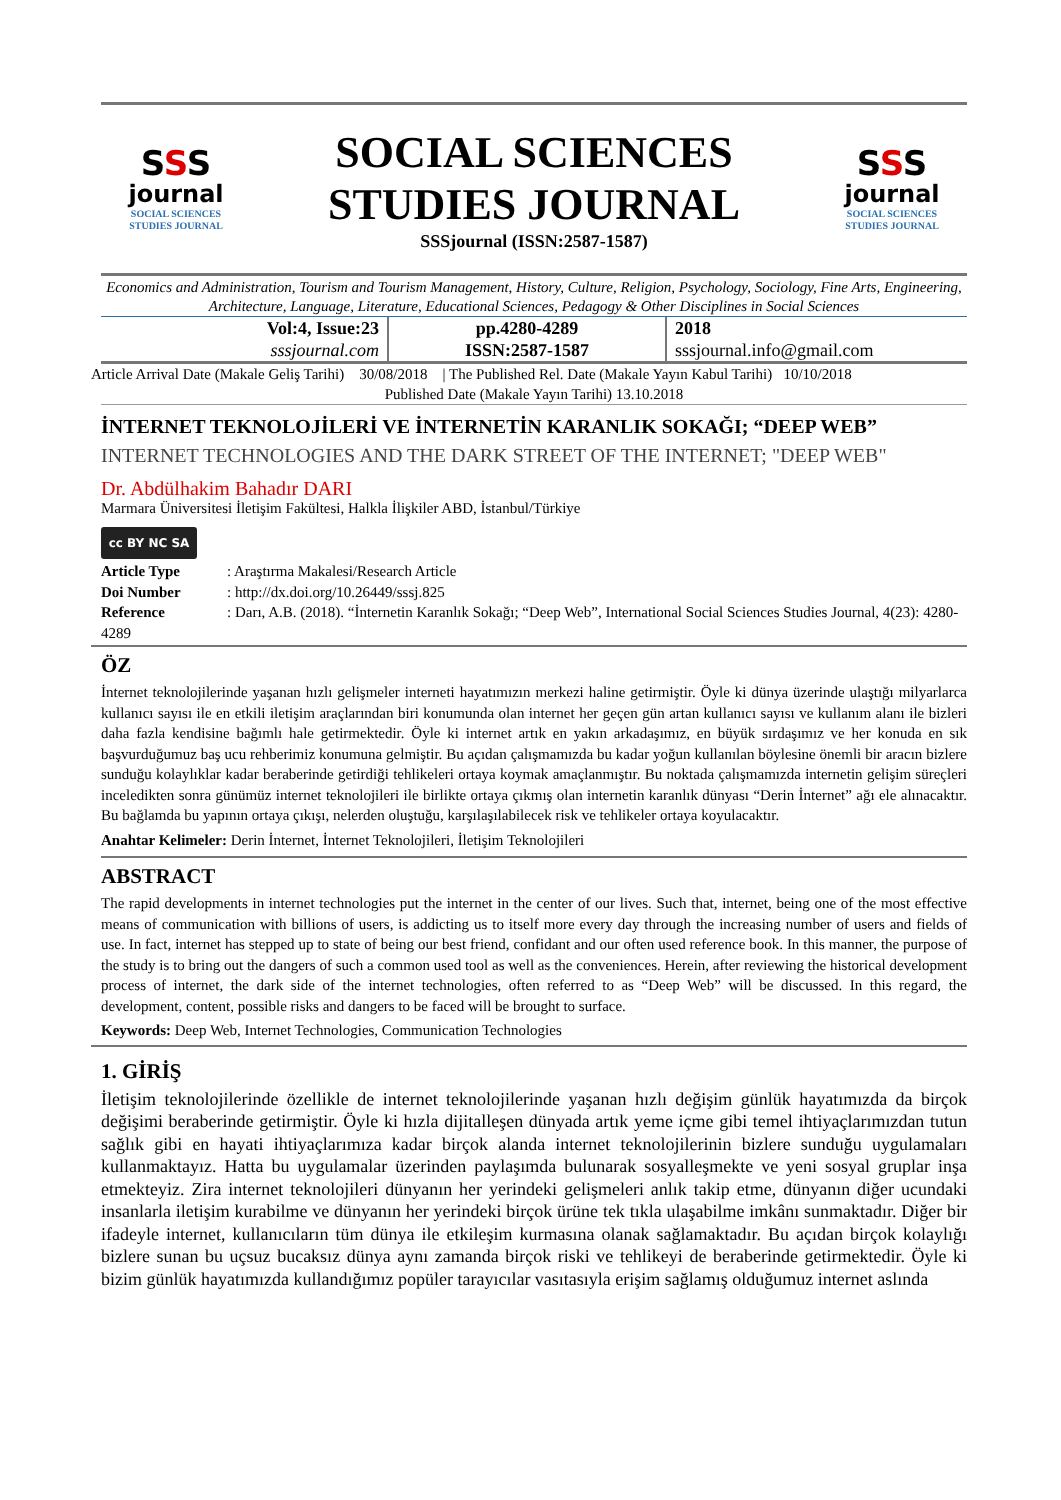SSS
journal
SOCIAL SCIENCES
STUDIES JOURNAL
SOCIAL SCIENCES
STUDIES JOURNAL
SSSjournal (ISSN:2587-1587)
SSS
journal
SOCIAL SCIENCES
STUDIES JOURNAL
Economics and Administration, Tourism and Tourism Management, History, Culture, Religion, Psychology, Sociology, Fine Arts, Engineering, Architecture, Language, Literature, Educational Sciences, Pedagogy & Other Disciplines in Social Sciences
| Vol:4, Issue:23 sssjournal.com | pp.4280-4289 ISSN:2587-1587 | 2018 sssjournal.info@gmail.com |
Article Arrival Date (Makale Geliş Tarihi) 30/08/2018 | The Published Rel. Date (Makale Yayın Kabul Tarihi) 10/10/2018
Published Date (Makale Yayın Tarihi) 13.10.2018
İNTERNET TEKNOLOJİLERİ VE İNTERNETİN KARANLIK SOKAĞI; “DEEP WEB”
INTERNET TECHNOLOGIES AND THE DARK STREET OF THE INTERNET; "DEEP WEB"
Dr. Abdülhakim Bahadır DARI
Marmara Üniversitesi İletişim Fakültesi, Halkla İlişkiler ABD, İstanbul/Türkiye
cc BY NC SA
Article Type: Araştırma Makalesi/Research Article
Doi Number: http://dx.doi.org/10.26449/sssj.825
Reference: Darı, A.B. (2018). “İnternetin Karanlık Sokağı; “Deep Web”, International Social Sciences Studies Journal, 4(23): 4280-4289
ÖZ
İnternet teknolojilerinde yaşanan hızlı gelişmeler interneti hayatımızın merkezi haline getirmiştir. Öyle ki dünya üzerinde ulaştığı milyarlarca kullanıcı sayısı ile en etkili iletişim araçlarından biri konumunda olan internet her geçen gün artan kullanıcı sayısı ve kullanım alanı ile bizleri daha fazla kendisine bağımlı hale getirmektedir. Öyle ki internet artık en yakın arkadaşımız, en büyük sırdaşımız ve her konuda en sık başvurduğumuz baş ucu rehberimiz konumuna gelmiştir. Bu açıdan çalışmamızda bu kadar yoğun kullanılan böylesine önemli bir aracın bizlere sunduğu kolaylıklar kadar beraberinde getirdiği tehlikeleri ortaya koymak amaçlanmıştır. Bu noktada çalışmamızda internetin gelişim süreçleri inceledikten sonra günümüz internet teknolojileri ile birlikte ortaya çıkmış olan internetin karanlık dünyası “Derin İnternet” ağı ele alınacaktır. Bu bağlamda bu yapının ortaya çıkışı, nelerden oluştuğu, karşılaşılabilecek risk ve tehlikeler ortaya koyulacaktır.
Anahtar Kelimeler: Derin İnternet, İnternet Teknolojileri, İletişim Teknolojileri
ABSTRACT
The rapid developments in internet technologies put the internet in the center of our lives. Such that, internet, being one of the most effective means of communication with billions of users, is addicting us to itself more every day through the increasing number of users and fields of use. In fact, internet has stepped up to state of being our best friend, confidant and our often used reference book. In this manner, the purpose of the study is to bring out the dangers of such a common used tool as well as the conveniences. Herein, after reviewing the historical development process of internet, the dark side of the internet technologies, often referred to as “Deep Web” will be discussed. In this regard, the development, content, possible risks and dangers to be faced will be brought to surface.
Keywords: Deep Web, Internet Technologies, Communication Technologies
1. GİRİŞ
İletişim teknolojilerinde özellikle de internet teknolojilerinde yaşanan hızlı değişim günlük hayatımızda da birçok değişimi beraberinde getirmiştir. Öyle ki hızla dijitalleşen dünyada artık yeme içme gibi temel ihtiyaçlarımızdan tutun sağlık gibi en hayati ihtiyaçlarımıza kadar birçok alanda internet teknolojilerinin bizlere sunduğu uygulamaları kullanmaktayız. Hatta bu uygulamalar üzerinden paylaşımda bulunarak sosyalleşmekte ve yeni sosyal gruplar inşa etmekteyiz. Zira internet teknolojileri dünyanın her yerindeki gelişmeleri anlık takip etme, dünyanın diğer ucundaki insanlarla iletişim kurabilme ve dünyanın her yerindeki birçok ürüne tek tıkla ulaşabilme imkânı sunmaktadır. Diğer bir ifadeyle internet, kullanıcıların tüm dünya ile etkileşim kurmasına olanak sağlamaktadır. Bu açıdan birçok kolaylığı bizlere sunan bu uçsuz bucaksız dünya aynı zamanda birçok riski ve tehlikeyi de beraberinde getirmektedir. Öyle ki bizim günlük hayatımızda kullandığımız popüler tarayıcılar vasıtasıyla erişim sağlamış olduğumuz internet aslında